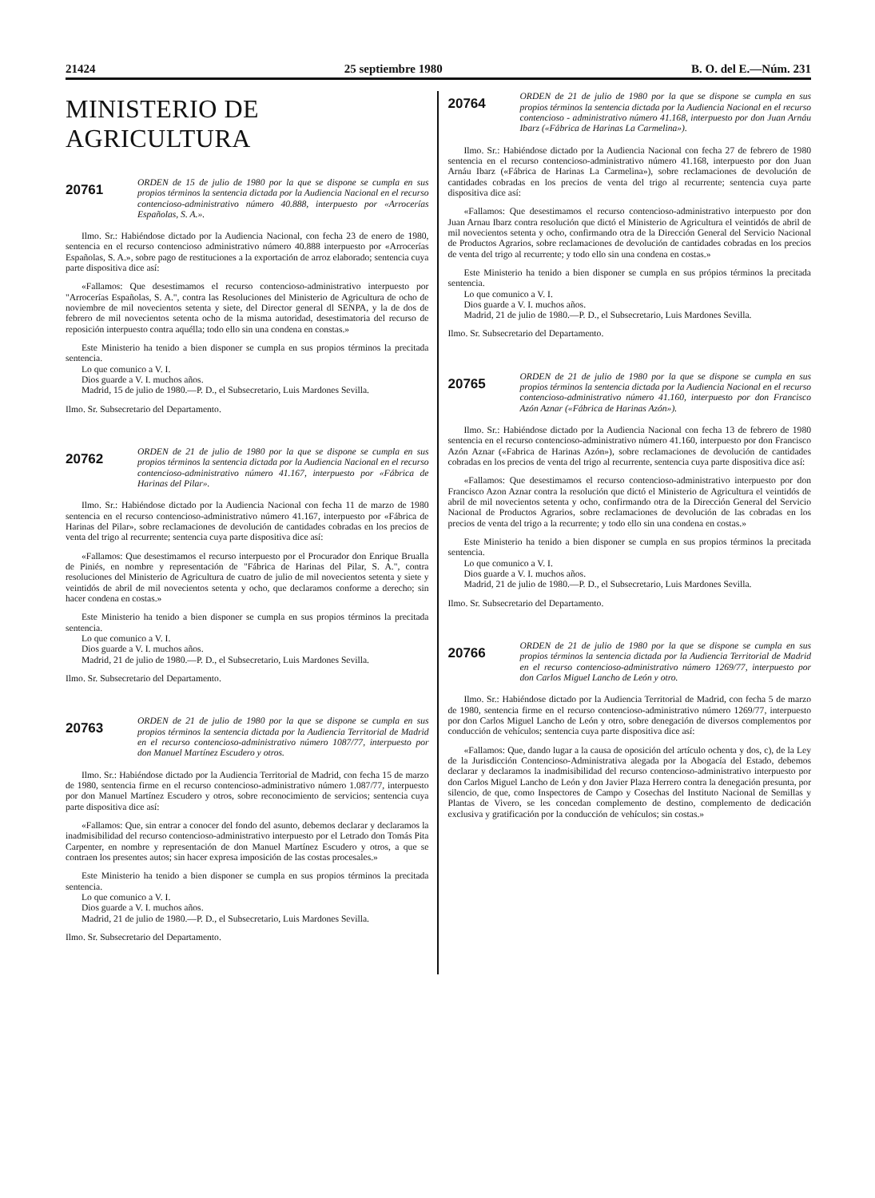21424 25 septiembre 1980 B. O. del E.—Núm. 231
MINISTERIO DE AGRICULTURA
20761
ORDEN de 15 de julio de 1980 por la que se dispone se cumpla en sus propios términos la sentencia dictada por la Audiencia Nacional en el recurso contencioso-administrativo número 40.888, interpuesto por «Arrocerías Españolas, S. A.».
Ilmo. Sr.: Habiéndose dictado por la Audiencia Nacional, con fecha 23 de enero de 1980, sentencia en el recurso contencioso administrativo número 40.888 interpuesto por «Arrocerías Españolas, S. A.», sobre pago de restituciones a la exportación de arroz elaborado; sentencia cuya parte dispositiva dice así:
«Fallamos: Que desestimamos el recurso contencioso-administrativo interpuesto por "Arrocerías Españolas, S. A.", contra las Resoluciones del Ministerio de Agricultura de ocho de noviembre de mil novecientos setenta y siete, del Director general dl SENPA, y la de dos de febrero de mil novecientos setenta ocho de la misma autoridad, desestimatoria del recurso de reposición interpuesto contra aquélla; todo ello sin una condena en constas.»
Este Ministerio ha tenido a bien disponer se cumpla en sus propios términos la precitada sentencia.
Lo que comunico a V. I.
Dios guarde a V. I. muchos años.
Madrid, 15 de julio de 1980.—P. D., el Subsecretario, Luis Mardones Sevilla.
Ilmo. Sr. Subsecretario del Departamento.
20762
ORDEN de 21 de julio de 1980 por la que se dispone se cumpla en sus propios términos la sentencia dictada por la Audiencia Nacional en el recurso contencioso-administrativo número 41.167, interpuesto por «Fábrica de Harinas del Pilar».
Ilmo. Sr.: Habiéndose dictado por la Audiencia Nacional con fecha 11 de marzo de 1980 sentencia en el recurso contencioso-administrativo número 41.167, interpuesto por «Fábrica de Harinas del Pilar», sobre reclamaciones de devolución de cantidades cobradas en los precios de venta del trigo al recurrente; sentencia cuya parte dispositiva dice así:
«Fallamos: Que desestimamos el recurso interpuesto por el Procurador don Enrique Brualla de Piniés, en nombre y representación de "Fábrica de Harinas del Pilar, S. A.", contra resoluciones del Ministerio de Agricultura de cuatro de julio de mil novecientos setenta y siete y veintidós de abril de mil novecientos setenta y ocho, que declaramos conforme a derecho; sin hacer condena en costas.»
Este Ministerio ha tenido a bien disponer se cumpla en sus propios términos la precitada sentencia.
Lo que comunico a V. I.
Dios guarde a V. I. muchos años.
Madrid, 21 de julio de 1980.—P. D., el Subsecretario, Luis Mardones Sevilla.
Ilmo. Sr. Subsecretario del Departamento.
20763
ORDEN de 21 de julio de 1980 por la que se dispone se cumpla en sus propios términos la sentencia dictada por la Audiencia Territorial de Madrid en el recurso contencioso-administrativo número 1087/77, interpuesto por don Manuel Martínez Escudero y otros.
Ilmo. Sr.: Habiéndose dictado por la Audiencia Territorial de Madrid, con fecha 15 de marzo de 1980, sentencia firme en el recurso contencioso-administrativo número 1.087/77, interpuesto por don Manuel Martínez Escudero y otros, sobre reconocimiento de servicios; sentencia cuya parte dispositiva dice así:
«Fallamos: Que, sin entrar a conocer del fondo del asunto, debemos declarar y declaramos la inadmisibilidad del recurso contencioso-administrativo interpuesto por el Letrado don Tomás Pita Carpenter, en nombre y representación de don Manuel Martínez Escudero y otros, a que se contraen los presentes autos; sin hacer expresa imposición de las costas procesales.»
Este Ministerio ha tenido a bien disponer se cumpla en sus propios términos la precitada sentencia.
Lo que comunico a V. I.
Dios guarde a V. I. muchos años.
Madrid, 21 de julio de 1980.—P. D., el Subsecretario, Luis Mardones Sevilla.
Ilmo. Sr. Subsecretario del Departamento.
20764
ORDEN de 21 de julio de 1980 por la que se dispone se cumpla en sus propios términos la sentencia dictada por la Audiencia Nacional en el recurso contencioso - administrativo número 41.168, interpuesto por don Juan Arnáu Ibarz («Fábrica de Harinas La Carmelina»).
Ilmo. Sr.: Habiéndose dictado por la Audiencia Nacional con fecha 27 de febrero de 1980 sentencia en el recurso contencioso-administrativo número 41.168, interpuesto por don Juan Arnáu Ibarz («Fábrica de Harinas La Carmelina»), sobre reclamaciones de devolución de cantidades cobradas en los precios de venta del trigo al recurrente; sentencia cuya parte dispositiva dice así:
«Fallamos: Que desestimamos el recurso contencioso-administrativo interpuesto por don Juan Arnau Ibarz contra resolución que dictó el Ministerio de Agricultura el veintidós de abril de mil novecientos setenta y ocho, confirmando otra de la Dirección General del Servicio Nacional de Productos Agrarios, sobre reclamaciones de devolución de cantidades cobradas en los precios de venta del trigo al recurrente; y todo ello sin una condena en costas.»
Este Ministerio ha tenido a bien disponer se cumpla en sus própios términos la precitada sentencia.
Lo que comunico a V. I.
Dios guarde a V. I. muchos años.
Madrid, 21 de julio de 1980.—P. D., el Subsecretario, Luis Mardones Sevilla.
Ilmo. Sr. Subsecretario del Departamento.
20765
ORDEN de 21 de julio de 1980 por la que se dispone se cumpla en sus propios términos la sentencia dictada por la Audiencia Nacional en el recurso contencioso-administrativo número 41.160, interpuesto por don Francisco Azón Aznar («Fábrica de Harinas Azón»).
Ilmo. Sr.: Habiéndose dictado por la Audiencia Nacional con fecha 13 de febrero de 1980 sentencia en el recurso contencioso-administrativo número 41.160, interpuesto por don Francisco Azón Aznar («Fabrica de Harinas Azón»), sobre reclamaciones de devolución de cantidades cobradas en los precios de venta del trigo al recurrente, sentencia cuya parte dispositiva dice así:
«Fallamos: Que desestimamos el recurso contencioso-administrativo interpuesto por don Francisco Azon Aznar contra la resolución que dictó el Ministerio de Agricultura el veintidós de abril de mil novecientos setenta y ocho, confirmando otra de la Dirección General del Servicio Nacional de Productos Agrarios, sobre reclamaciones de devolución de las cobradas en los precios de venta del trigo a la recurrente; y todo ello sin una condena en costas.»
Este Ministerio ha tenido a bien disponer se cumpla en sus propios términos la precitada sentencia.
Lo que comunico a V. I.
Dios guarde a V. I. muchos años.
Madrid, 21 de julio de 1980.—P. D., el Subsecretario, Luis Mardones Sevilla.
Ilmo. Sr. Subsecretario del Departamento.
20766
ORDEN de 21 de julio de 1980 por la que se dispone se cumpla en sus propios términos la sentencia dictada por la Audiencia Territorial de Madrid en el recurso contencioso-administrativo número 1269/77, interpuesto por don Carlos Miguel Lancho de León y otro.
Ilmo. Sr.: Habiéndose dictado por la Audiencia Territorial de Madrid, con fecha 5 de marzo de 1980, sentencia firme en el recurso contencioso-administrativo número 1269/77, interpuesto por don Carlos Miguel Lancho de León y otro, sobre denegación de diversos complementos por conducción de vehículos; sentencia cuya parte dispositiva dice así:
«Fallamos: Que, dando lugar a la causa de oposición del artículo ochenta y dos, c), de la Ley de la Jurisdicción Contencioso-Administrativa alegada por la Abogacía del Estado, debemos declarar y declaramos la inadmisibilidad del recurso contencioso-administrativo interpuesto por don Carlos Miguel Lancho de León y don Javier Plaza Herrero contra la denegación presunta, por silencio, de que, como Inspectores de Campo y Cosechas del Instituto Nacional de Semillas y Plantas de Vivero, se les concedan complemento de destino, complemento de dedicación exclusiva y gratificación por la conducción de vehículos; sin costas.»